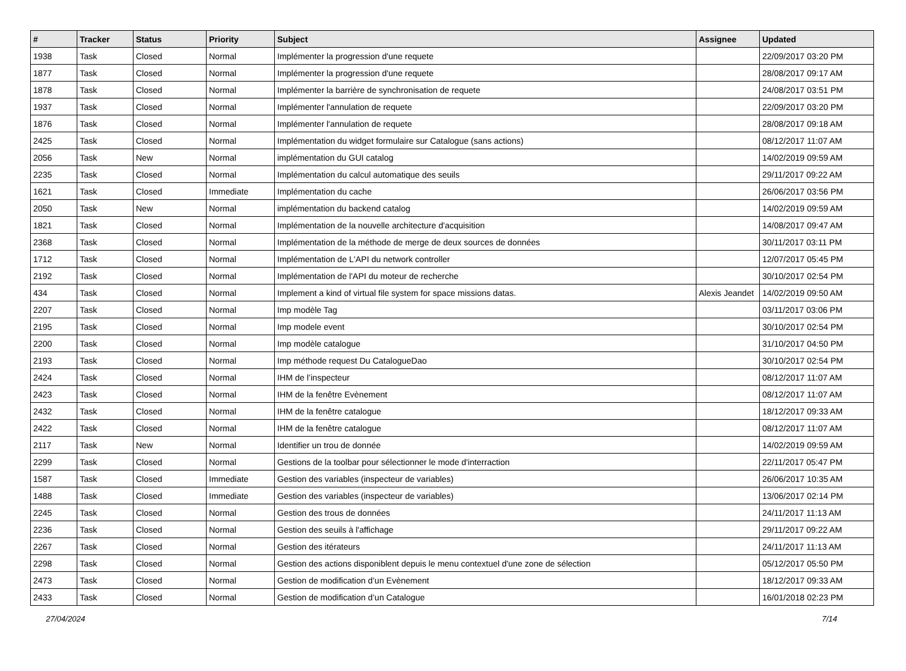| # | Tracker | Status | Priority | Subject | Assignee | Updated |
| --- | --- | --- | --- | --- | --- | --- |
| 1938 | Task | Closed | Normal | Implémenter la progression d'une requete | | 22/09/2017 03:20 PM |
| 1877 | Task | Closed | Normal | Implémenter la progression d'une requete | | 28/08/2017 09:17 AM |
| 1878 | Task | Closed | Normal | Implémenter la barrière de synchronisation de requete | | 24/08/2017 03:51 PM |
| 1937 | Task | Closed | Normal | Implémenter l'annulation de requete | | 22/09/2017 03:20 PM |
| 1876 | Task | Closed | Normal | Implémenter l'annulation de requete | | 28/08/2017 09:18 AM |
| 2425 | Task | Closed | Normal | Implémentation du widget formulaire sur Catalogue (sans actions) | | 08/12/2017 11:07 AM |
| 2056 | Task | New | Normal | implémentation du GUI catalog | | 14/02/2019 09:59 AM |
| 2235 | Task | Closed | Normal | Implémentation du calcul automatique des seuils | | 29/11/2017 09:22 AM |
| 1621 | Task | Closed | Immediate | Implémentation du cache | | 26/06/2017 03:56 PM |
| 2050 | Task | New | Normal | implémentation du backend catalog | | 14/02/2019 09:59 AM |
| 1821 | Task | Closed | Normal | Implémentation de la nouvelle architecture d'acquisition | | 14/08/2017 09:47 AM |
| 2368 | Task | Closed | Normal | Implémentation de la méthode de merge de deux sources de données | | 30/11/2017 03:11 PM |
| 1712 | Task | Closed | Normal | Implémentation de L'API du network controller | | 12/07/2017 05:45 PM |
| 2192 | Task | Closed | Normal | Implémentation de l'API du moteur de recherche | | 30/10/2017 02:54 PM |
| 434 | Task | Closed | Normal | Implement a kind of virtual file system for space missions datas. | Alexis Jeandet | 14/02/2019 09:50 AM |
| 2207 | Task | Closed | Normal | Imp modèle Tag | | 03/11/2017 03:06 PM |
| 2195 | Task | Closed | Normal | Imp modele event | | 30/10/2017 02:54 PM |
| 2200 | Task | Closed | Normal | Imp modèle catalogue | | 31/10/2017 04:50 PM |
| 2193 | Task | Closed | Normal | Imp méthode request Du CatalogueDao | | 30/10/2017 02:54 PM |
| 2424 | Task | Closed | Normal | IHM de l’inspecteur | | 08/12/2017 11:07 AM |
| 2423 | Task | Closed | Normal | IHM de la fenêtre Evènement | | 08/12/2017 11:07 AM |
| 2432 | Task | Closed | Normal | IHM de la fenêtre catalogue | | 18/12/2017 09:33 AM |
| 2422 | Task | Closed | Normal | IHM de la fenêtre catalogue | | 08/12/2017 11:07 AM |
| 2117 | Task | New | Normal | Identifier un trou de donnée | | 14/02/2019 09:59 AM |
| 2299 | Task | Closed | Normal | Gestions de la toolbar pour sélectionner le mode d'interraction | | 22/11/2017 05:47 PM |
| 1587 | Task | Closed | Immediate | Gestion des variables (inspecteur de variables) | | 26/06/2017 10:35 AM |
| 1488 | Task | Closed | Immediate | Gestion des variables (inspecteur de variables) | | 13/06/2017 02:14 PM |
| 2245 | Task | Closed | Normal | Gestion des trous de données | | 24/11/2017 11:13 AM |
| 2236 | Task | Closed | Normal | Gestion des seuils à l'affichage | | 29/11/2017 09:22 AM |
| 2267 | Task | Closed | Normal | Gestion des itérateurs | | 24/11/2017 11:13 AM |
| 2298 | Task | Closed | Normal | Gestion des actions disponiblent depuis le menu contextuel d'une zone de sélection | | 05/12/2017 05:50 PM |
| 2473 | Task | Closed | Normal | Gestion de modification d’un Evènement | | 18/12/2017 09:33 AM |
| 2433 | Task | Closed | Normal | Gestion de modification d’un Catalogue | | 16/01/2018 02:23 PM |
27/04/2024 7/14